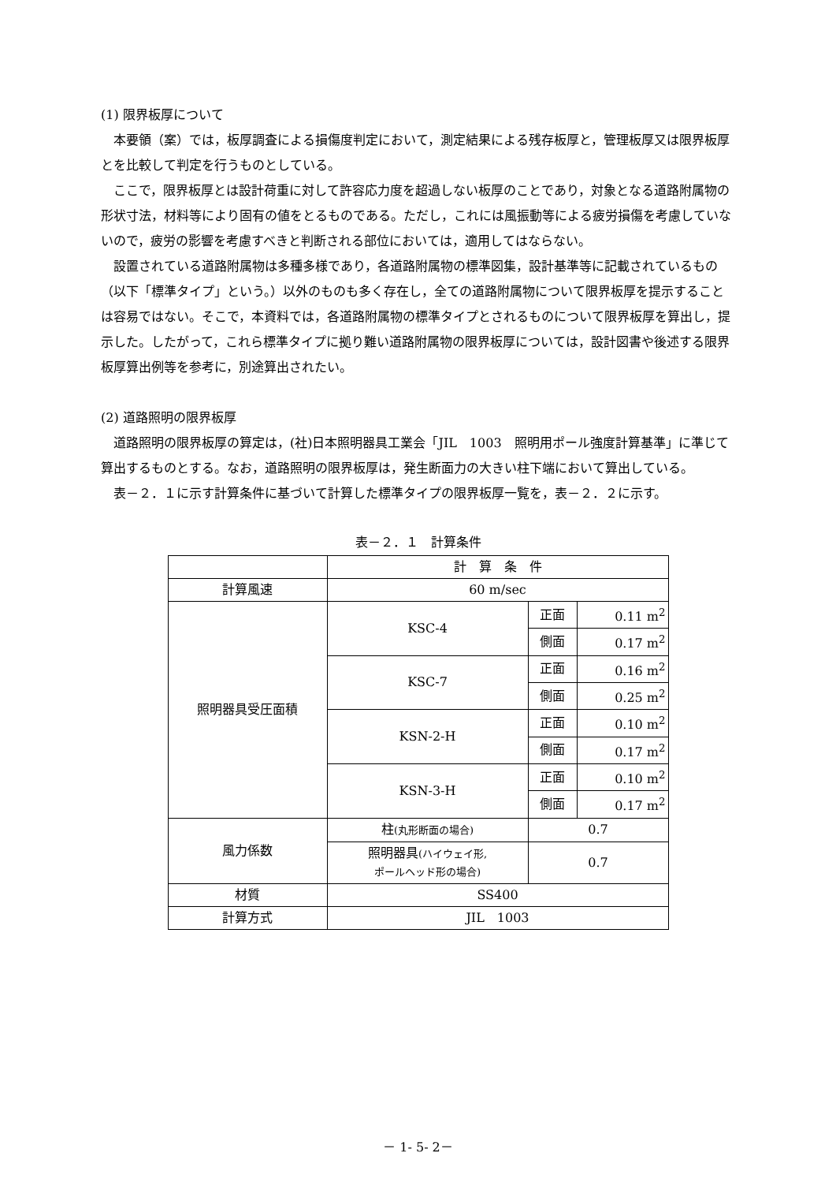(1) 限界板厚について
本要領（案）では，板厚調査による損傷度判定において，測定結果による残存板厚と，管理板厚又は限界板厚とを比較して判定を行うものとしている。
ここで，限界板厚とは設計荷重に対して許容応力度を超過しない板厚のことであり，対象となる道路附属物の形状寸法，材料等により固有の値をとるものである。ただし，これには風振動等による疲労損傷を考慮していないので，疲労の影響を考慮すべきと判断される部位においては，適用してはならない。
設置されている道路附属物は多種多様であり，各道路附属物の標準図集，設計基準等に記載されているもの（以下「標準タイプ」という。）以外のものも多く存在し，全ての道路附属物について限界板厚を提示することは容易ではない。そこで，本資料では，各道路附属物の標準タイプとされるものについて限界板厚を算出し，提示した。したがって，これら標準タイプに拠り難い道路附属物の限界板厚については，設計図書や後述する限界板厚算出例等を参考に，別途算出されたい。
(2) 道路照明の限界板厚
道路照明の限界板厚の算定は，(社)日本照明器具工業会「JIL　1003　照明用ポール強度計算基準」に準じて算出するものとする。なお，道路照明の限界板厚は，発生断面力の大きい柱下端において算出している。
表－２．１に示す計算条件に基づいて計算した標準タイプの限界板厚一覧を，表－２．２に示す。
表－２．１　計算条件
| | 計 算 条 件 | | |
| 計算風速 | 60 m/sec | | |
| 照明器具受圧面積 | KSC-4 | 正面 | 0.11 m<sup>2</sup> |
| | | 側面 | 0.17 m<sup>2</sup> |
| | KSC-7 | 正面 | 0.16 m<sup>2</sup> |
| | | 側面 | 0.25 m<sup>2</sup> |
| | KSN-2-H | 正面 | 0.10 m<sup>2</sup> |
| | | 側面 | 0.17 m<sup>2</sup> |
| | KSN-3-H | 正面 | 0.10 m<sup>2</sup> |
| | | 側面 | 0.17 m<sup>2</sup> |
| 風力係数 | 柱 (丸形断面の場合) | 0.7 | |
| | 照明器具 (ハイウェイ形, ポールヘッド形の場合) | 0.7 | |
| 材質 | SS400 | | |
| 計算方式 | JIL 1003 | | |
－ 1- 5- 2－